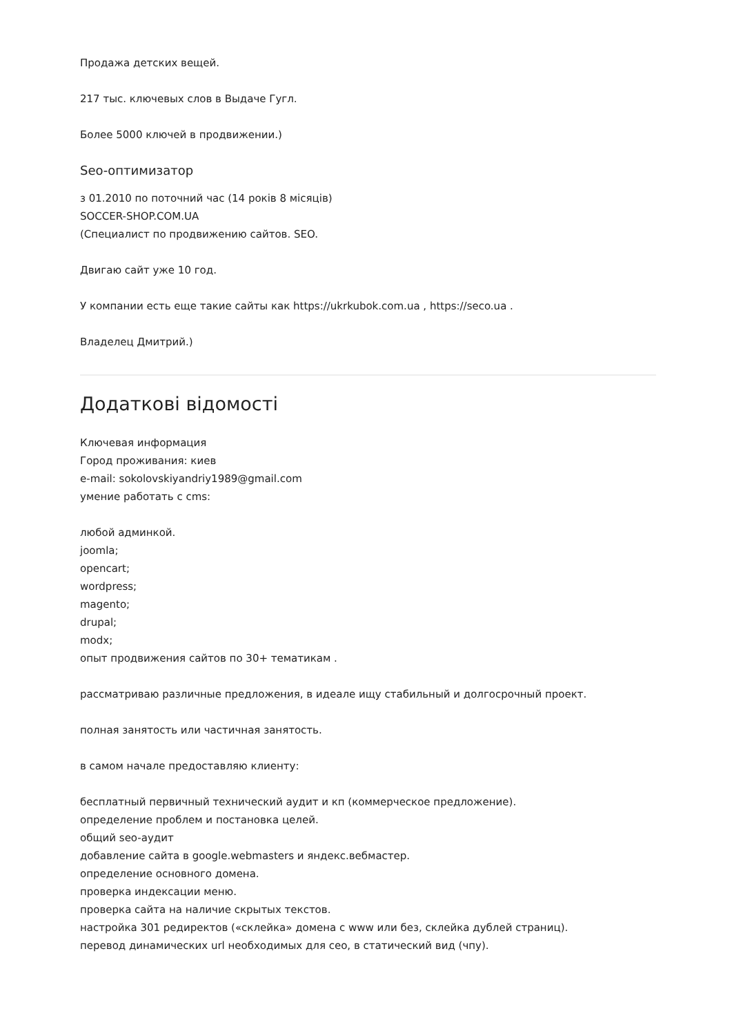Продажа детских вещей.
217 тыс. ключевых слов в Выдаче Гугл.
Более 5000 ключей в продвижении.)
Seo-оптимизатор
з 01.2010 по поточний час (14 років 8 місяців)
SOCCER-SHOP.COM.UA
(Специалист по продвижению сайтов. SEO.
Двигаю сайт уже 10 год.
У компании есть еще такие сайты как https://ukrkubok.com.ua , https://seco.ua .
Владелец Дмитрий.)
Додаткові відомості
Ключевая информация
Город проживания: киев
e-mail: sokolovskiyandriy1989@gmail.com
умение работать с cms:
любой админкой.
joomla;
opencart;
wordpress;
magento;
drupal;
modx;
опыт продвижения сайтов по 30+ тематикам .
рассматриваю различные предложения, в идеале ищу стабильный и долгосрочный проект.
полная занятость или частичная занятость.
в самом начале предоставляю клиенту:
бесплатный первичный технический аудит и кп (коммерческое предложение).
определение проблем и постановка целей.
общий seo-аудит
добавление сайта в google.webmasters и яндекс.вебмастер.
определение основного домена.
проверка индексации меню.
проверка сайта на наличие скрытых текстов.
настройка 301 редиректов («склейка» домена с www или без, склейка дублей страниц).
перевод динамических url необходимых для сео, в статический вид (чпу).